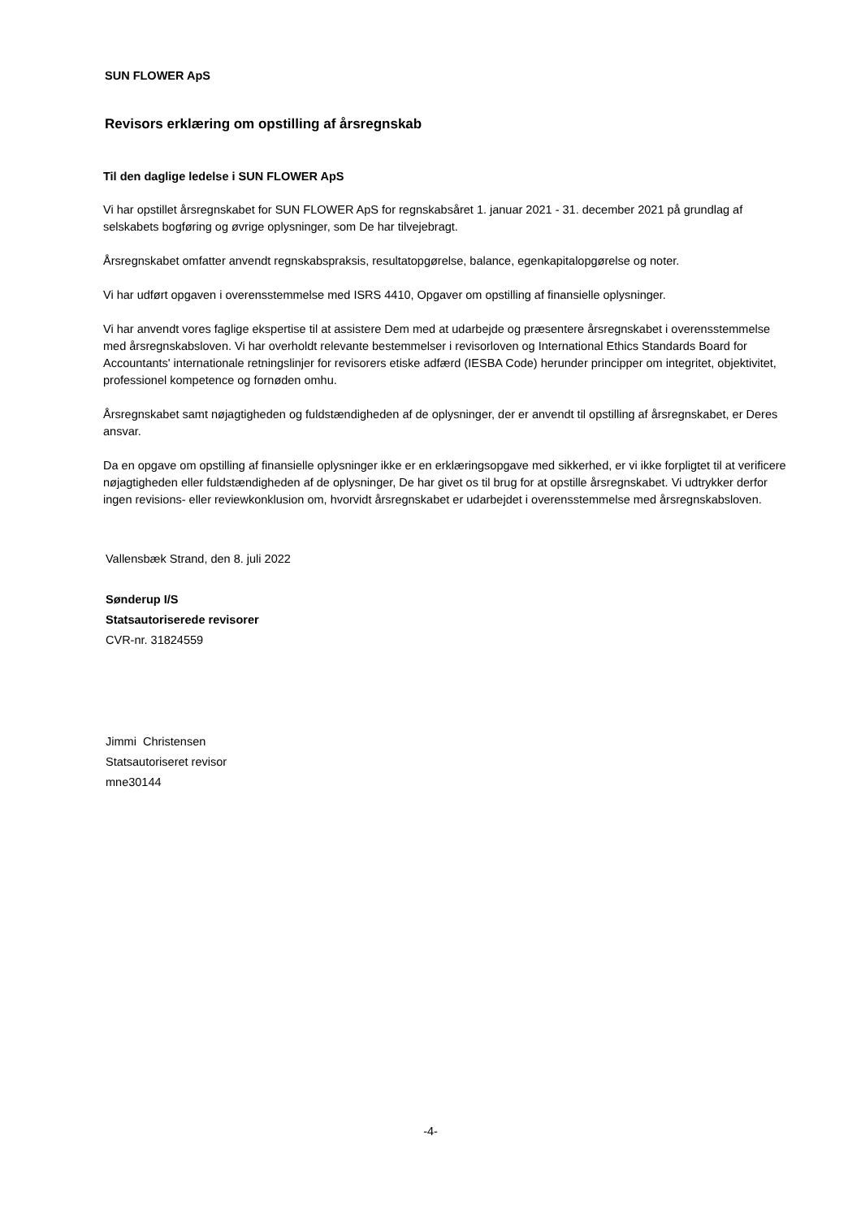SUN FLOWER ApS
Revisors erklæring om opstilling af årsregnskab
Til den daglige ledelse i SUN FLOWER ApS
Vi har opstillet årsregnskabet for SUN FLOWER ApS for regnskabsåret 1. januar 2021 - 31. december 2021 på grundlag af selskabets bogføring og øvrige oplysninger, som De har tilvejebragt.
Årsregnskabet omfatter anvendt regnskabspraksis, resultatopgørelse, balance, egenkapitalopgørelse og noter.
Vi har udført opgaven i overensstemmelse med ISRS 4410, Opgaver om opstilling af finansielle oplysninger.
Vi har anvendt vores faglige ekspertise til at assistere Dem med at udarbejde og præsentere årsregnskabet i overensstemmelse med årsregnskabsloven. Vi har overholdt relevante bestemmelser i revisorloven og International Ethics Standards Board for Accountants' internationale retningslinjer for revisorers etiske adfærd (IESBA Code) herunder principper om integritet, objektivitet, professionel kompetence og fornøden omhu.
Årsregnskabet samt nøjagtigheden og fuldstændigheden af de oplysninger, der er anvendt til opstilling af årsregnskabet, er Deres ansvar.
Da en opgave om opstilling af finansielle oplysninger ikke er en erklæringsopgave med sikkerhed, er vi ikke forpligtet til at verificere nøjagtigheden eller fuldstændigheden af de oplysninger, De har givet os til brug for at opstille årsregnskabet. Vi udtrykker derfor ingen revisions- eller reviewkonklusion om, hvorvidt årsregnskabet er udarbejdet i overensstemmelse med årsregnskabsloven.
Vallensbæk Strand, den 8. juli 2022
Sønderup I/S
Statsautoriserede revisorer
CVR-nr. 31824559
Jimmi Christensen
Statsautoriseret revisor
mne30144
-4-